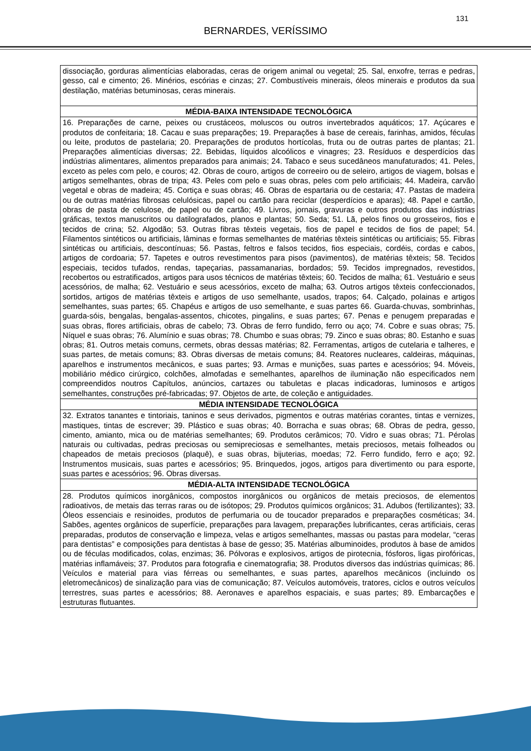131
BERNARDES, VERÍSSIMO
| dissociação, gorduras alimentícias elaboradas, ceras de origem animal ou vegetal; 25. Sal, enxofre, terras e pedras, gesso, cal e cimento; 26. Minérios, escórias e cinzas; 27. Combustíveis minerais, óleos minerais e produtos da sua destilação, matérias betuminosas, ceras minerais. |
| MÉDIA-BAIXA INTENSIDADE TECNOLÓGICA |
| 16. Preparações de carne, peixes ou crustáceos, moluscos ou outros invertebrados aquáticos; 17. Açúcares e produtos de confeitaria; 18. Cacau e suas preparações; 19. Preparações à base de cereais, farinhas, amidos, féculas ou leite, produtos de pastelaria; 20. Preparações de produtos hortícolas, fruta ou de outras partes de plantas; 21. Preparações alimentícias diversas; 22. Bebidas, líquidos alcoólicos e vinagres; 23. Resíduos e desperdícios das indústrias alimentares, alimentos preparados para animais; 24. Tabaco e seus sucedâneos manufaturados; 41. Peles, exceto as peles com pelo, e couros; 42. Obras de couro, artigos de correeiro ou de seleiro, artigos de viagem, bolsas e artigos semelhantes, obras de tripa; 43. Peles com pelo e suas obras, peles com pelo artificiais; 44. Madeira, carvão vegetal e obras de madeira; 45. Cortiça e suas obras; 46. Obras de espartaria ou de cestaria; 47. Pastas de madeira ou de outras matérias fibrosas celulósicas, papel ou cartão para reciclar (desperdícios e aparas); 48. Papel e cartão, obras de pasta de celulose, de papel ou de cartão; 49. Livros, jornais, gravuras e outros produtos das indústrias gráficas, textos manuscritos ou datilografados, planos e plantas; 50. Seda; 51. Lã, pelos finos ou grosseiros, fios e tecidos de crina; 52. Algodão; 53. Outras fibras têxteis vegetais, fios de papel e tecidos de fios de papel; 54. Filamentos sintéticos ou artificiais, lâminas e formas semelhantes de matérias têxteis sintéticas ou artificiais; 55. Fibras sintéticas ou artificiais, descontínuas; 56. Pastas, feltros e falsos tecidos, fios especiais, cordéis, cordas e cabos, artigos de cordoaria; 57. Tapetes e outros revestimentos para pisos (pavimentos), de matérias têxteis; 58. Tecidos especiais, tecidos tufados, rendas, tapeçarias, passamanarias, bordados; 59. Tecidos impregnados, revestidos, recobertos ou estratificados, artigos para usos técnicos de matérias têxteis; 60. Tecidos de malha; 61. Vestuário e seus acessórios, de malha; 62. Vestuário e seus acessórios, exceto de malha; 63. Outros artigos têxteis confeccionados, sortidos, artigos de matérias têxteis e artigos de uso semelhante, usados, trapos; 64. Calçado, polainas e artigos semelhantes, suas partes; 65. Chapéus e artigos de uso semelhante, e suas partes 66. Guarda-chuvas, sombrinhas, guarda-sóis, bengalas, bengalas-assentos, chicotes, pingalins, e suas partes; 67. Penas e penugem preparadas e suas obras, flores artificiais, obras de cabelo; 73. Obras de ferro fundido, ferro ou aço; 74. Cobre e suas obras; 75. Níquel e suas obras; 76. Alumínio e suas obras; 78. Chumbo e suas obras; 79. Zinco e suas obras; 80. Estanho e suas obras; 81. Outros metais comuns, cermets, obras dessas matérias; 82. Ferramentas, artigos de cutelaria e talheres, e suas partes, de metais comuns; 83. Obras diversas de metais comuns; 84. Reatores nucleares, caldeiras, máquinas, aparelhos e instrumentos mecânicos, e suas partes; 93. Armas e munições, suas partes e acessórios; 94. Móveis, mobiliário médico cirúrgico, colchões, almofadas e semelhantes, aparelhos de iluminação não especificados nem compreendidos noutros Capítulos, anúncios, cartazes ou tabuletas e placas indicadoras, luminosos e artigos semelhantes, construções pré-fabricadas; 97. Objetos de arte, de coleção e antiguidades. |
| MÉDIA INTENSIDADE TECNOLÓGICA |
| 32. Extratos tanantes e tintoriais, taninos e seus derivados, pigmentos e outras matérias corantes, tintas e vernizes, mastiques, tintas de escrever; 39. Plástico e suas obras; 40. Borracha e suas obras; 68. Obras de pedra, gesso, cimento, amianto, mica ou de matérias semelhantes; 69. Produtos cerâmicos; 70. Vidro e suas obras; 71. Pérolas naturais ou cultivadas, pedras preciosas ou semipreciosas e semelhantes, metais preciosos, metais folheados ou chapeados de metais preciosos (plaquê), e suas obras, bijuterias, moedas; 72. Ferro fundido, ferro e aço; 92. Instrumentos musicais, suas partes e acessórios; 95. Brinquedos, jogos, artigos para divertimento ou para esporte, suas partes e acessórios; 96. Obras diversas. |
| MÉDIA-ALTA INTENSIDADE TECNOLÓGICA |
| 28. Produtos químicos inorgânicos, compostos inorgânicos ou orgânicos de metais preciosos, de elementos radioativos, de metais das terras raras ou de isótopos; 29. Produtos químicos orgânicos; 31. Adubos (fertilizantes); 33. Óleos essenciais e resinoides, produtos de perfumaria ou de toucador preparados e preparações cosméticas; 34. Sabões, agentes orgânicos de superfície, preparações para lavagem, preparações lubrificantes, ceras artificiais, ceras preparadas, produtos de conservação e limpeza, velas e artigos semelhantes, massas ou pastas para modelar, “ceras para dentistas” e composições para dentistas à base de gesso; 35. Matérias albuminoides, produtos à base de amidos ou de féculas modificados, colas, enzimas; 36. Pólvoras e explosivos, artigos de pirotecnia, fósforos, ligas pirofóricas, matérias inflamáveis; 37. Produtos para fotografia e cinematografia; 38. Produtos diversos das indústrias químicas; 86. Veículos e material para vias férreas ou semelhantes, e suas partes, aparelhos mecânicos (incluindo os eletromecânicos) de sinalização para vias de comunicação; 87. Veículos automóveis, tratores, ciclos e outros veículos terrestres, suas partes e acessórios; 88. Aeronaves e aparelhos espaciais, e suas partes; 89. Embarcações e estruturas flutuantes. |